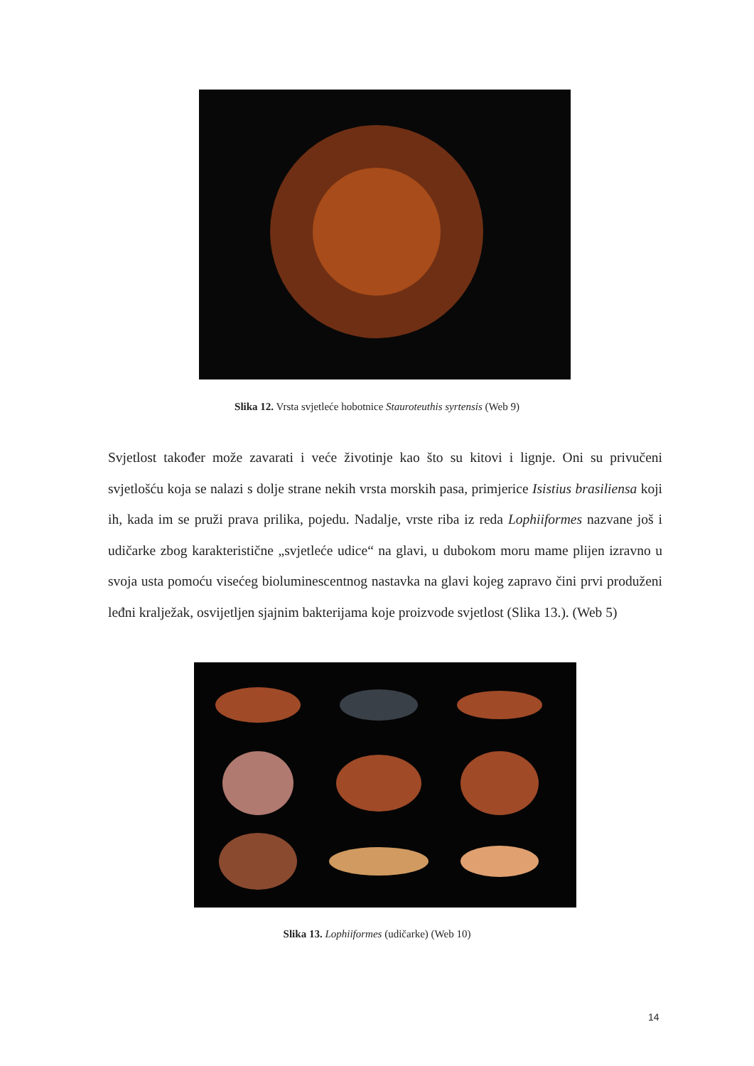Slika 12. Vrsta svjetleće hobotnice Stauroteuthis syrtensis (Web 9)
Svjetlost također može zavarati i veće životinje kao što su kitovi i lignje. Oni su privučeni svjetlošću koja se nalazi s dolje strane nekih vrsta morskih pasa, primjerice Isistius brasiliensa koji ih, kada im se pruži prava prilika, pojedu. Nadalje, vrste riba iz reda Lophiiformes nazvane još i udičarke zbog karakteristične „svjetleće udice“ na glavi, u dubokom moru mame plijen izravno u svoja usta pomoću visećeg bioluminescentnog nastavka na glavi kojeg zapravo čini prvi produženi leđni kralježak, osvijetljen sjajnim bakterijama koje proizvode svjetlost (Slika 13.). (Web 5)
Slika 13. Lophiiformes (udičarke) (Web 10)
14